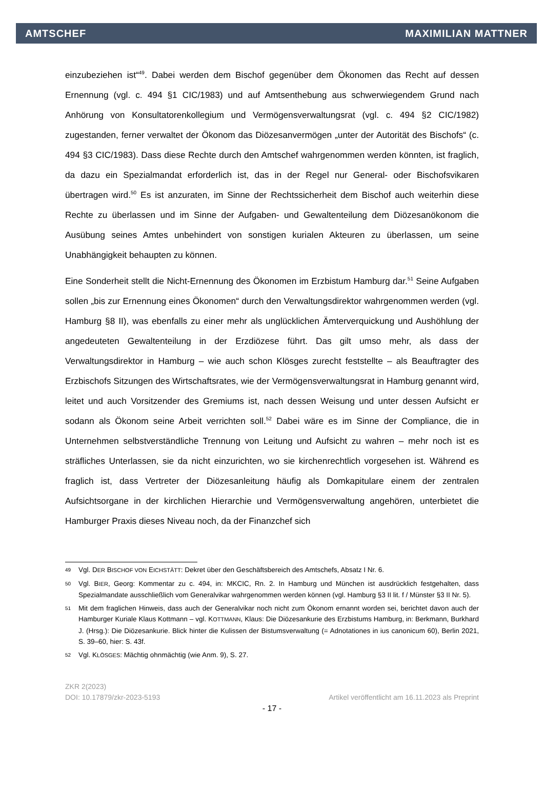AMTSCHEF MAXIMILIAN MATTNER
einzubeziehen ist“<sup>49</sup>. Dabei werden dem Bischof gegenüber dem Ökonomen das Recht auf dessen Ernennung (vgl. c. 494 §1 CIC/1983) und auf Amtsenthebung aus schwerwiegendem Grund nach Anhörung von Konsultatorenkollegium und Vermögensverwaltungsrat (vgl. c. 494 §2 CIC/1982) zugestanden, ferner verwaltet der Ökonom das Diözesanvermögen „unter der Autorität des Bischofs“ (c. 494 §3 CIC/1983). Dass diese Rechte durch den Amtschef wahrgenommen werden könnten, ist fraglich, da dazu ein Spezialmandat erforderlich ist, das in der Regel nur General- oder Bischofsvikaren übertragen wird.<sup>50</sup> Es ist anzuraten, im Sinne der Rechtssicherheit dem Bischof auch weiterhin diese Rechte zu überlassen und im Sinne der Aufgaben- und Gewaltenteilung dem Diözesanökonom die Ausübung seines Amtes unbehindert von sonstigen kurialen Akteuren zu überlassen, um seine Unabhängigkeit behaupten zu können.
Eine Sonderheit stellt die Nicht-Ernennung des Ökonomen im Erzbistum Hamburg dar.<sup>51</sup> Seine Aufgaben sollen „bis zur Ernennung eines Ökonomen“ durch den Verwaltungsdirektor wahrgenommen werden (vgl. Hamburg §8 II), was ebenfalls zu einer mehr als unglücklichen Ämterverquickung und Aushöhlung der angedeuteten Gewaltenteilung in der Erzdiözese führt. Das gilt umso mehr, als dass der Verwaltungsdirektor in Hamburg – wie auch schon Klösges zurecht feststellte – als Beauftragter des Erzbischofs Sitzungen des Wirtschaftsrates, wie der Vermögensverwaltungsrat in Hamburg genannt wird, leitet und auch Vorsitzender des Gremiums ist, nach dessen Weisung und unter dessen Aufsicht er sodann als Ökonom seine Arbeit verrichten soll.<sup>52</sup> Dabei wäre es im Sinne der Compliance, die in Unternehmen selbstverständliche Trennung von Leitung und Aufsicht zu wahren – mehr noch ist es sträfliches Unterlassen, sie da nicht einzurichten, wo sie kirchenrechtlich vorgesehen ist. Während es fraglich ist, dass Vertreter der Diözesanleitung häufig als Domkapitulare einem der zentralen Aufsichtsorgane in der kirchlichen Hierarchie und Vermögensverwaltung angehören, unterbietet die Hamburger Praxis dieses Niveau noch, da der Finanzchef sich
49 Vgl. DER BISCHOF VON EICHSTÄTT: Dekret über den Geschäftsbereich des Amtschefs, Absatz I Nr. 6.
50 Vgl. BIER, Georg: Kommentar zu c. 494, in: MKCIC, Rn. 2. In Hamburg und München ist ausdrücklich festgehalten, dass Spezialmandate ausschließlich vom Generalvikar wahrgenommen werden können (vgl. Hamburg §3 II lit. f / Münster §3 II Nr. 5).
51 Mit dem fraglichen Hinweis, dass auch der Generalvikar noch nicht zum Ökonom ernannt worden sei, berichtet davon auch der Hamburger Kuriale Klaus Kottmann – vgl. KOTTMANN, Klaus: Die Diözesankurie des Erzbistums Hamburg, in: Berkmann, Burkhard J. (Hrsg.): Die Diözesankurie. Blick hinter die Kulissen der Bistumsverwaltung (= Adnotationes in ius canonicum 60), Berlin 2021, S. 39–60, hier: S. 43f.
52 Vgl. KLÖSGES: Mächtig ohnmächtig (wie Anm. 9), S. 27.
ZKR 2(2023)
DOI: 10.17879/zkr-2023-5193 Artikel veröffentlicht am 16.11.2023 als Preprint
- 17 -